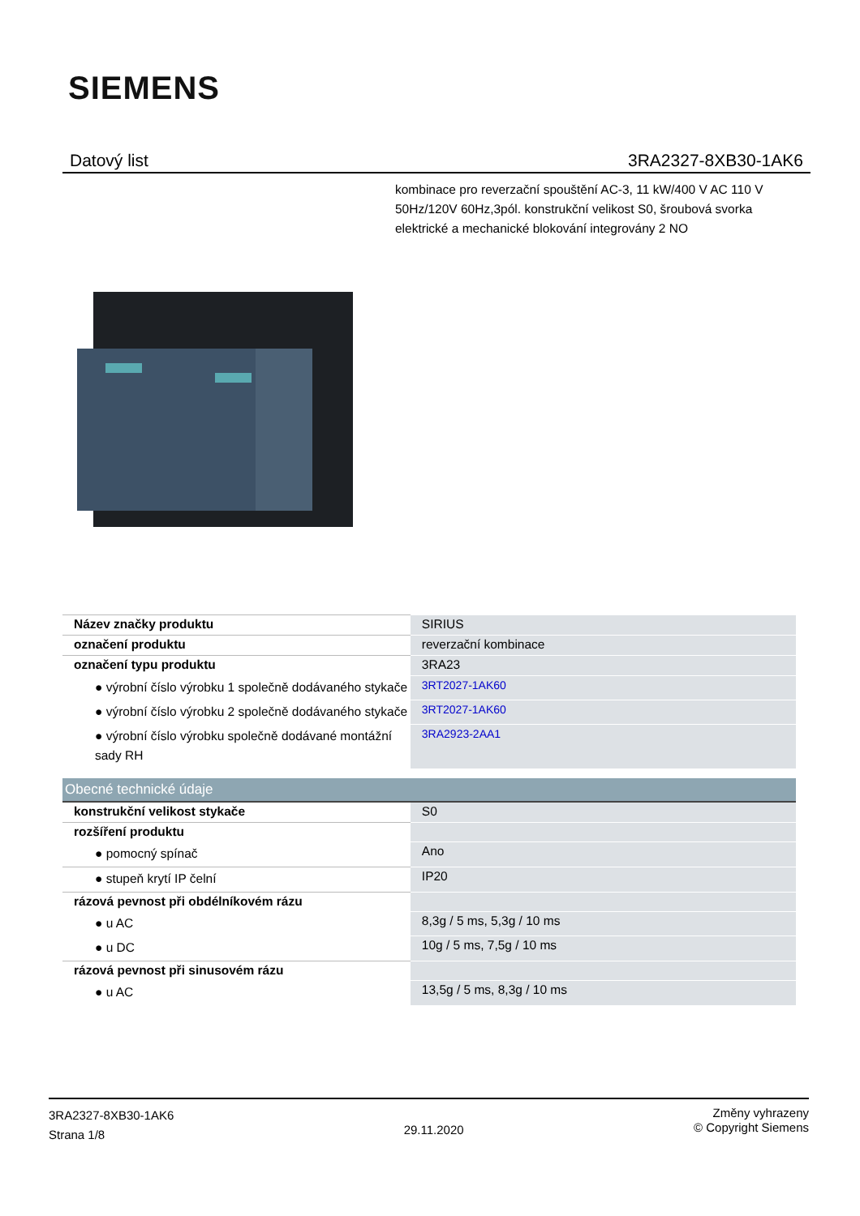SIEMENS
Datový list 3RA2327-8XB30-1AK6
kombinace pro reverzační spouštění AC-3, 11 kW/400 V AC 110 V 50Hz/120V 60Hz,3pól. konstrukční velikost S0, šroubová svorka elektrické a mechanické blokování integrovány 2 NO
| Název značky produktu | SIRIUS |
| označení produktu | reverzační kombinace |
| označení typu produktu | 3RA23 |
| ● výrobní číslo výrobku 1 společně dodávaného stykače | 3RT2027-1AK60 |
| ● výrobní číslo výrobku 2 společně dodávaného stykače | 3RT2027-1AK60 |
| ● výrobní číslo výrobku společně dodávané montážní sady RH | 3RA2923-2AA1 |
| Obecné technické údaje | |
| konstrukční velikost stykače | S0 |
| rozšíření produktu | |
| ● pomocný spínač | Ano |
| ● stupeň krytí IP čelní | IP20 |
| rázová pevnost při obdélníkovém rázu | |
| ● u AC | 8,3g / 5 ms, 5,3g / 10 ms |
| ● u DC | 10g / 5 ms, 7,5g / 10 ms |
| rázová pevnost při sinusovém rázu | |
| ● u AC | 13,5g / 5 ms, 8,3g / 10 ms |
3RA2327-8XB30-1AK6
Strana 1/8
29.11.2020
Změny vyhrazeny
© Copyright Siemens